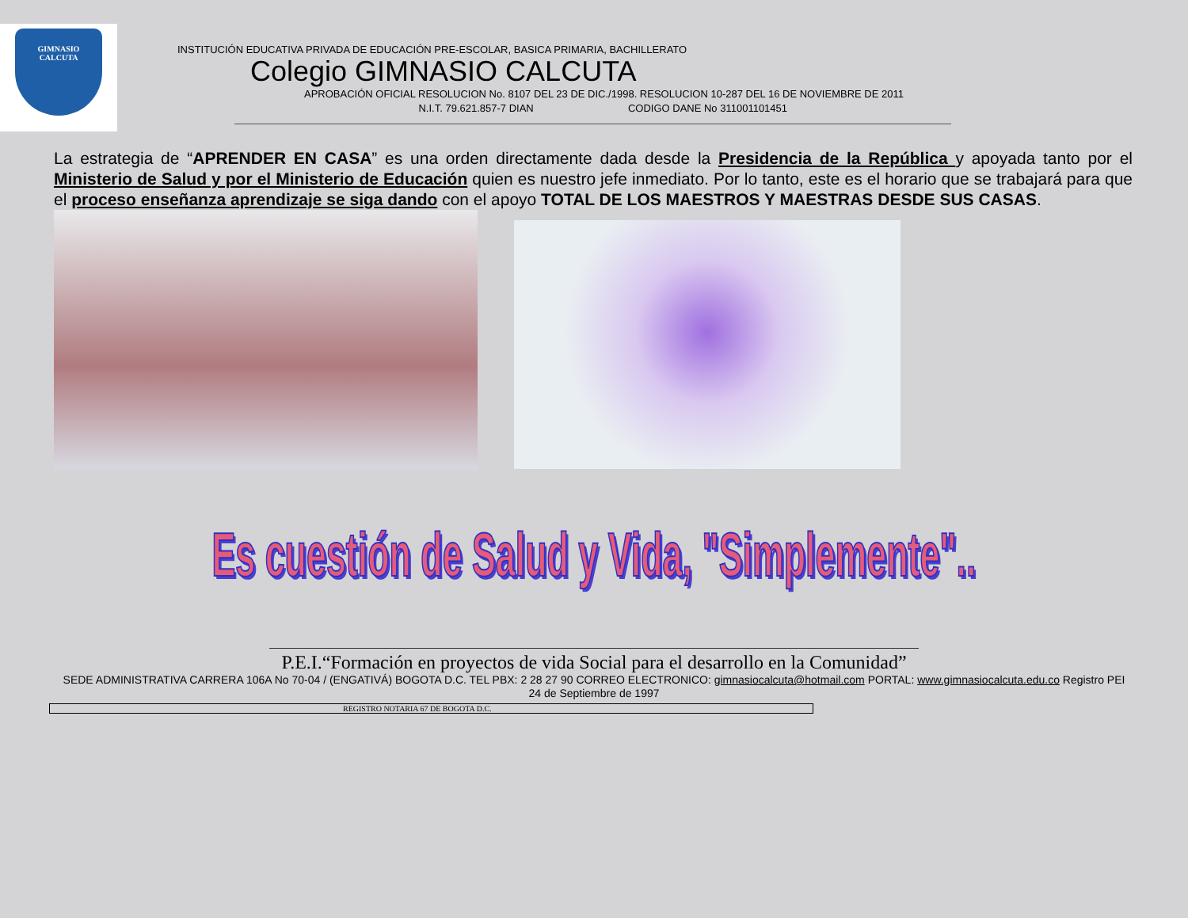GIMNASIO
CALCUTA
INSTITUCIÓN EDUCATIVA PRIVADA DE EDUCACIÓN PRE-ESCOLAR, BASICA PRIMARIA, BACHILLERATO
Colegio GIMNASIO CALCUTA
APROBACIÓN OFICIAL RESOLUCION No. 8107 DEL 23 DE DIC./1998. RESOLUCION 10-287 DEL 16 DE NOVIEMBRE DE 2011
N.I.T. 79.621.857-7 DIAN CODIGO DANE No 311001101451
La estrategia de “APRENDER EN CASA” es una orden directamente dada desde la Presidencia de la República y apoyada tanto por el Ministerio de Salud y por el Ministerio de Educación quien es nuestro jefe inmediato. Por lo tanto, este es el horario que se trabajará para que el proceso enseñanza aprendizaje se siga dando con el apoyo TOTAL DE LOS MAESTROS Y MAESTRAS DESDE SUS CASAS.
Es cuestión de Salud y Vida, "Simplemente"..
P.E.I.“Formación en proyectos de vida Social para el desarrollo en la Comunidad”
SEDE ADMINISTRATIVA CARRERA 106A No 70-04 / (ENGATIVÁ) BOGOTA D.C. TEL PBX: 2 28 27 90 CORREO ELECTRONICO: gimnasiocalcuta@hotmail.com PORTAL: www.gimnasiocalcuta.edu.co Registro PEI 24 de Septiembre de 1997
REGISTRO NOTARIA 67 DE BOGOTA D.C.